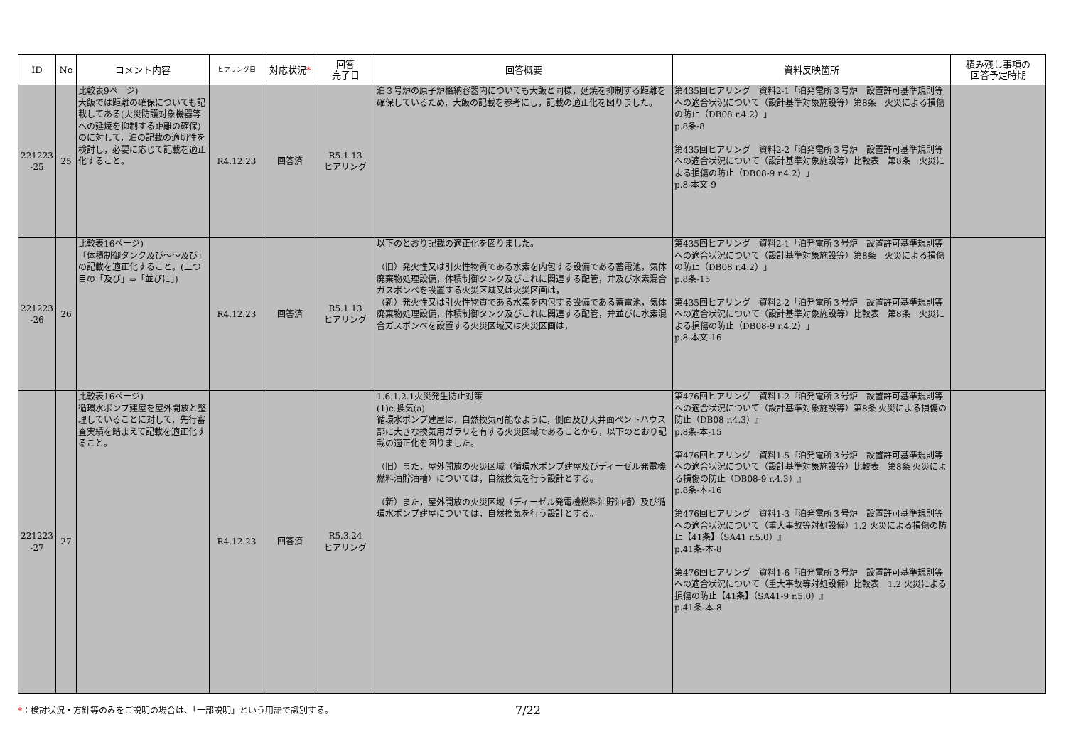| ID | No | コメント内容 | ヒアリング日 | 対応状況 * | 回答 完了日 | 回答概要 | 資料反映箇所 | 積み残し事項の 回答予定時期 |
| --- | --- | --- | --- | --- | --- | --- | --- | --- |
| 221223 -25 | 25 | 比較表9ページ) 大飯では距離の確保についても記載してある(火災防護対象機器等への延焼を抑制する距離の確保)のに対して，泊の記載の適切性を検討し，必要に応じて記載を適正化すること。 | R4.12.23 | 回答済 | R5.1.13 ヒアリング | 泊３号炉の原子炉格納容器内についても大飯と同様，延焼を抑制する距離を確保しているため，大飯の記載を参考にし，記載の適正化を図りました。 | 第435回ヒアリング 資料2-1「泊発電所３号炉 設置許可基準規則等への適合状況について（設計基準対象施設等）第8条 火災による損傷の防止（DB08 r.4.2）」 p.8条-8 第435回ヒアリング 資料2-2「泊発電所３号炉 設置許可基準規則等への適合状況について（設計基準対象施設等）比較表 第8条 火災による損傷の防止（DB08-9 r.4.2）」 p.8-本文-9 | |
| 221223 -26 | 26 | 比較表16ページ) 「体積制御タンク及び～～及び」の記載を適正化すること。(二つ目の「及び」⇒「並びに」) | R4.12.23 | 回答済 | R5.1.13 ヒアリング | 以下のとおり記載の適正化を図りました。 （旧）発火性又は引火性物質である水素を内包する設備である蓄電池，気体廃棄物処理設備，体積制御タンク及びこれに関連する配管，弁及び水素混合ガスボンベを設置する火災区域又は火災区画は， （新）発火性又は引火性物質である水素を内包する設備である蓄電池，気体廃棄物処理設備，体積制御タンク及びこれに関連する配管，弁並びに水素混合ガスボンベを設置する火災区域又は火災区画は， | 第435回ヒアリング 資料2-1「泊発電所３号炉 設置許可基準規則等への適合状況について（設計基準対象施設等）第8条 火災による損傷の防止（DB08 r.4.2）」 p.8条-15 第435回ヒアリング 資料2-2「泊発電所３号炉 設置許可基準規則等への適合状況について（設計基準対象施設等）比較表 第8条 火災による損傷の防止（DB08-9 r.4.2）」 p.8-本文-16 | |
| 221223 -27 | 27 | 比較表16ページ) 循環水ポンプ建屋を屋外開放と整理していることに対して，先行審査実績を踏まえて記載を適正化すること。 | R4.12.23 | 回答済 | R5.3.24 ヒアリング | 1.6.1.2.1火災発生防止対策 (1)c.換気(a) 循環水ポンプ建屋は，自然換気可能なように，側面及び天井面ペントハウス部に大きな換気用ガラリを有する火災区域であることから，以下のとおり記載の適正化を図りました。 （旧）また，屋外開放の火災区域（循環水ポンプ建屋及びディーゼル発電機燃料油貯油槽）については，自然換気を行う設計とする。 （新）また，屋外開放の火災区域（ディーゼル発電機燃料油貯油槽）及び循環水ポンプ建屋については，自然換気を行う設計とする。 | 第476回ヒアリング 資料1-2『泊発電所３号炉 設置許可基準規則等への適合状況について（設計基準対象施設等）第8条 火災による損傷の防止（DB08 r.4.3）』 p.8条-本-15 第476回ヒアリング 資料1-5『泊発電所３号炉 設置許可基準規則等への適合状況について（設計基準対象施設等）比較表 第8条 火災による損傷の防止（DB08-9 r.4.3）』 p.8条-本-16 第476回ヒアリング 資料1-3『泊発電所３号炉 設置許可基準規則等への適合状況について（重大事故等対処設備）1.2 火災による損傷の防止【41条】（SA41 r.5.0）』 p.41条-本-8 第476回ヒアリング 資料1-6『泊発電所３号炉 設置許可基準規則等への適合状況について（重大事故等対処設備）比較表 1.2 火災による損傷の防止【41条】（SA41-9 r.5.0）』 p.41条-本-8 | |
*：検討状況・方針等のみをご説明の場合は、「一部説明」という用語で識別する。 7/22